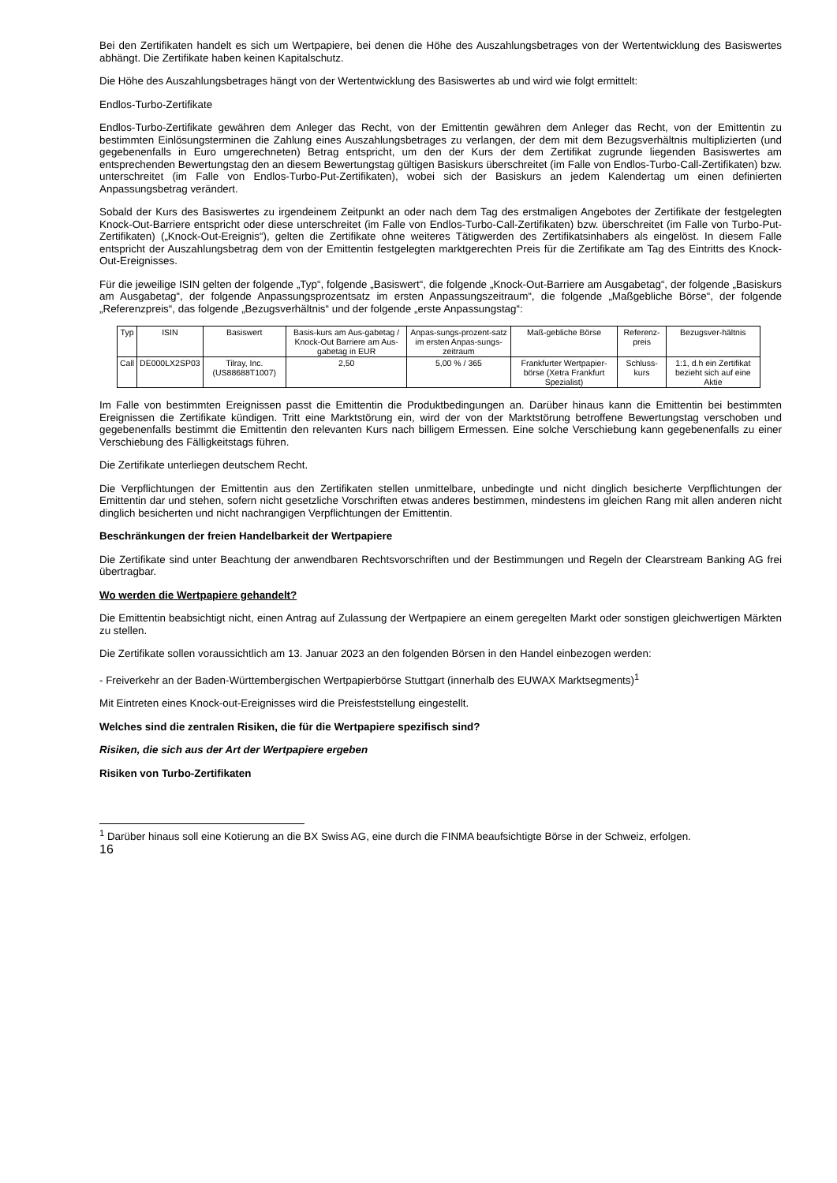Bei den Zertifikaten handelt es sich um Wertpapiere, bei denen die Höhe des Auszahlungsbetrages von der Wertentwicklung des Basiswertes abhängt. Die Zertifikate haben keinen Kapitalschutz.
Die Höhe des Auszahlungsbetrages hängt von der Wertentwicklung des Basiswertes ab und wird wie folgt ermittelt:
Endlos-Turbo-Zertifikate
Endlos-Turbo-Zertifikate gewähren dem Anleger das Recht, von der Emittentin gewähren dem Anleger das Recht, von der Emittentin zu bestimmten Einlösungsterminen die Zahlung eines Auszahlungsbetrages zu verlangen, der dem mit dem Bezugsverhältnis multiplizierten (und gegebenenfalls in Euro umgerechneten) Betrag entspricht, um den der Kurs der dem Zertifikat zugrunde liegenden Basiswertes am entsprechenden Bewertungstag den an diesem Bewertungstag gültigen Basiskurs überschreitet (im Falle von Endlos-Turbo-Call-Zertifikaten) bzw. unterschreitet (im Falle von Endlos-Turbo-Put-Zertifikaten), wobei sich der Basiskurs an jedem Kalendertag um einen definierten Anpassungsbetrag verändert.
Sobald der Kurs des Basiswertes zu irgendeinem Zeitpunkt an oder nach dem Tag des erstmaligen Angebotes der Zertifikate der festgelegten Knock-Out-Barriere entspricht oder diese unterschreitet (im Falle von Endlos-Turbo-Call-Zertifikaten) bzw. überschreitet (im Falle von Turbo-Put-Zertifikaten) („Knock-Out-Ereignis“), gelten die Zertifikate ohne weiteres Tätigwerden des Zertifikatsinhabers als eingelöst. In diesem Falle entspricht der Auszahlungsbetrag dem von der Emittentin festgelegten marktgerechten Preis für die Zertifikate am Tag des Eintritts des Knock-Out-Ereignisses.
Für die jeweilige ISIN gelten der folgende „Typ“, folgende „Basiswert“, die folgende „Knock-Out-Barriere am Ausgabetag“, der folgende „Basiskurs am Ausgabetag“, der folgende Anpassungsprozentsatz im ersten Anpassungszeitraum“, die folgende „Maßgebliche Börse“, der folgende „Referenzpreis“, das folgende „Bezugsverhältnis“ und der folgende „erste Anpassungstag“:
| Typ | ISIN | Basiswert | Basis-kurs am Aus-gabetag / Knock-Out Barriere am Aus-gabetag in EUR | Anpas-sungs-prozent-satz im ersten Anpas-sungs-zeitraum | Maß-gebliche Börse | Referenz-preis | Bezugsver-hältnis |
| --- | --- | --- | --- | --- | --- | --- | --- |
| Call | DE000LX2SP03 | Tilray, Inc. (US88688T1007) | 2,50 | 5,00 % / 365 | Frankfurter Wertpapier-börse (Xetra Frankfurt Spezialist) | Schluss-kurs | 1:1, d.h ein Zertifikat bezieht sich auf eine Aktie |
Im Falle von bestimmten Ereignissen passt die Emittentin die Produktbedingungen an. Darüber hinaus kann die Emittentin bei bestimmten Ereignissen die Zertifikate kündigen. Tritt eine Marktstörung ein, wird der von der Marktstörung betroffene Bewertungstag verschoben und gegebenenfalls bestimmt die Emittentin den relevanten Kurs nach billigem Ermessen. Eine solche Verschiebung kann gegebenenfalls zu einer Verschiebung des Fälligkeitstags führen.
Die Zertifikate unterliegen deutschem Recht.
Die Verpflichtungen der Emittentin aus den Zertifikaten stellen unmittelbare, unbedingte und nicht dinglich besicherte Verpflichtungen der Emittentin dar und stehen, sofern nicht gesetzliche Vorschriften etwas anderes bestimmen, mindestens im gleichen Rang mit allen anderen nicht dinglich besicherten und nicht nachrangigen Verpflichtungen der Emittentin.
Beschränkungen der freien Handelbarkeit der Wertpapiere
Die Zertifikate sind unter Beachtung der anwendbaren Rechtsvorschriften und der Bestimmungen und Regeln der Clearstream Banking AG frei übertragbar.
Wo werden die Wertpapiere gehandelt?
Die Emittentin beabsichtigt nicht, einen Antrag auf Zulassung der Wertpapiere an einem geregelten Markt oder sonstigen gleichwertigen Märkten zu stellen.
Die Zertifikate sollen voraussichtlich am 13. Januar 2023 an den folgenden Börsen in den Handel einbezogen werden:
- Freiverkehr an der Baden-Württembergischen Wertpapierbörse Stuttgart (innerhalb des EUWAX Marktsegments)<sup>1</sup>
Mit Eintreten eines Knock-out-Ereignisses wird die Preisfeststellung eingestellt.
Welches sind die zentralen Risiken, die für die Wertpapiere spezifisch sind?
Risiken, die sich aus der Art der Wertpapiere ergeben
Risiken von Turbo-Zertifikaten
<sup>1</sup> Darüber hinaus soll eine Kotierung an die BX Swiss AG, eine durch die FINMA beaufsichtigte Börse in der Schweiz, erfolgen.
16